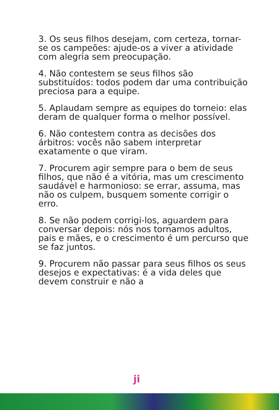3. Os seus filhos desejam, com certeza, tornar-se os campeões: ajude-os a viver a atividade com alegria sem preocupação.
4. Não contestem se seus filhos são substituídos: todos podem dar uma contribuição preciosa para a equipe.
5. Aplaudam sempre as equipes do torneio: elas deram de qualquer forma o melhor possível.
6. Não contestem contra as decisões dos árbitros: vocês não sabem interpretar exatamente o que viram.
7. Procurem agir sempre para o bem de seus filhos, que não é a vitória, mas um crescimento saudável e harmonioso: se errar, assuma, mas não os culpem, busquem somente corrigir o erro.
8. Se não podem corrigi-los, aguardem para conversar depois: nós nos tornamos adultos, pais e mães, e o crescimento é um percurso que se faz juntos.
9. Procurem não passar para seus filhos os seus desejos e expectativas: é a vida deles que devem construir e não a
ji